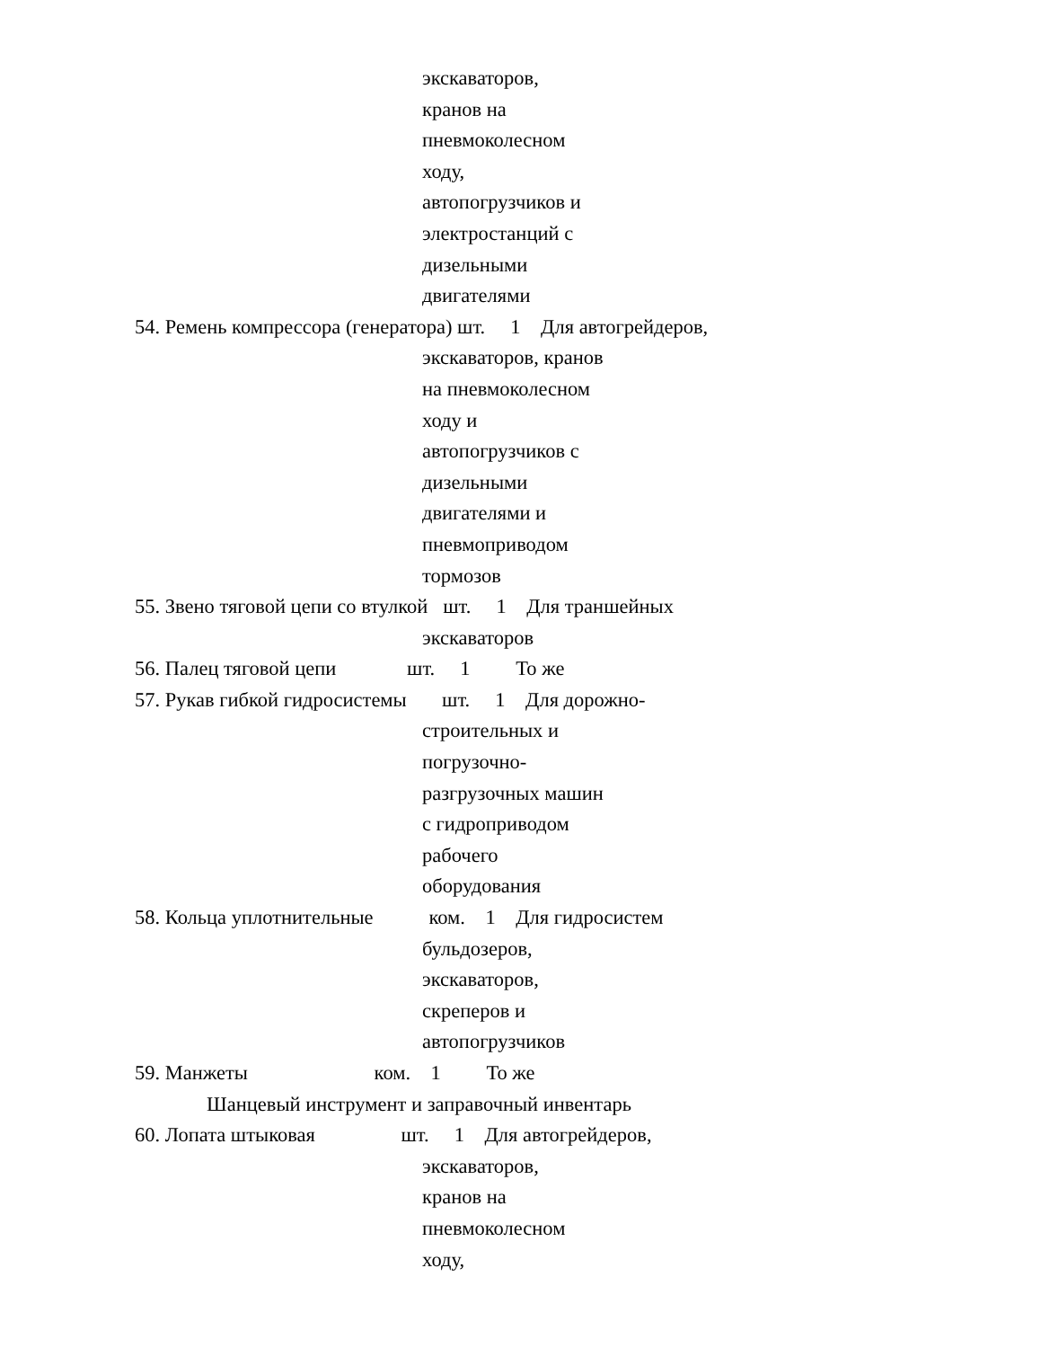экскаваторов,
кранов на
пневмоколесном
ходу,
автопогрузчиков и
электростанций с
дизельными
двигателями
54. Ремень компрессора (генератора) шт. 1 Для автогрейдеров,
экскаваторов, кранов
на пневмоколесном
ходу и
автопогрузчиков с
дизельными
двигателями и
пневмоприводом
тормозов
55. Звено тяговой цепи со втулкой шт. 1 Для траншейных
экскаваторов
56. Палец тяговой цепи шт. 1 То же
57. Рукав гибкой гидросистемы шт. 1 Для дорожно-
строительных и
погрузочно-
разгрузочных машин
с гидроприводом
рабочего
оборудования
58. Кольца уплотнительные ком. 1 Для гидросистем
бульдозеров,
экскаваторов,
скреперов и
автопогрузчиков
59. Манжеты ком. 1 То же
Шанцевый инструмент и заправочный инвентарь
60. Лопата штыковая шт. 1 Для автогрейдеров,
экскаваторов,
кранов на
пневмоколесном
ходу,